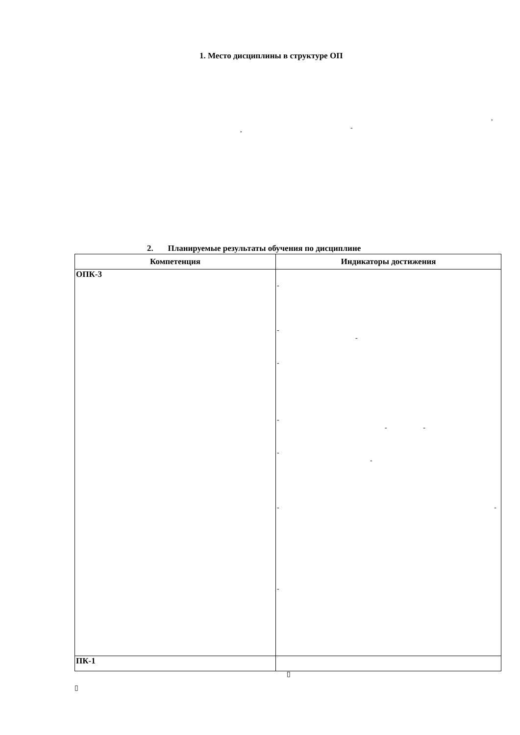1. Место дисциплины в структуре ОП
,
, -
2. Планируемые результаты обучения по дисциплине
| Компетенция | Индикаторы достижения |
| --- | --- |
| ОПК-3 | - - - - - - - - - - - - |
| ПК-1 | |
▯
▯